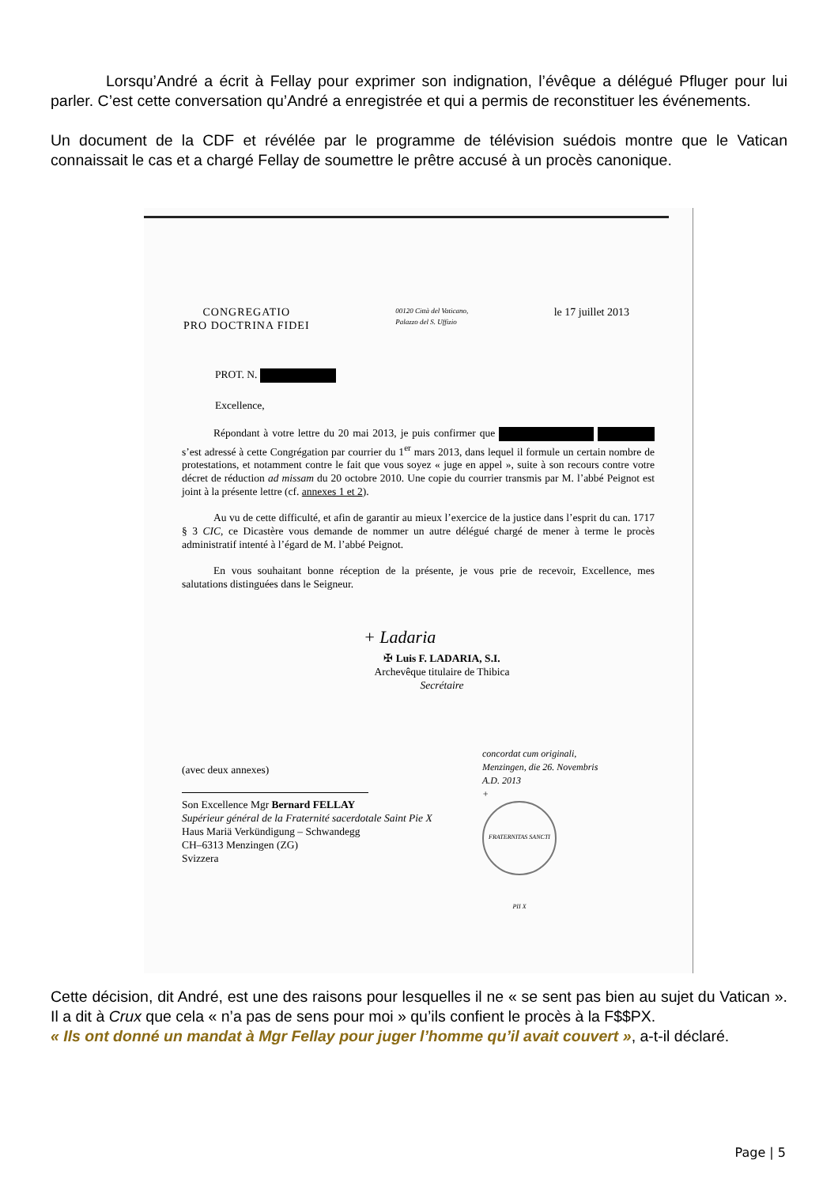Lorsqu’André a écrit à Fellay pour exprimer son indignation, l’évêque a délégué Pfluger pour lui parler. C’est cette conversation qu’André a enregistrée et qui a permis de reconstituer les événements.
Un document de la CDF et révélée par le programme de télévision suédois montre que le Vatican connaissait le cas et a chargé Fellay de soumettre le prêtre accusé à un procès canonique.
CONGREGATIO
PRO DOCTRINA FIDEI
00120 Città del Vaticano,
Palazzo del S. Uffizio
le 17 juillet 2013
PROT. N.
Excellence,
Répondant à votre lettre du 20 mai 2013, je puis confirmer que s’est adressé à cette Congrégation par courrier du 1<sup>er</sup> mars 2013, dans lequel il formule un certain nombre de protestations, et notamment contre le fait que vous soyez « juge en appel », suite à son recours contre votre décret de réduction ad missam du 20 octobre 2010. Une copie du courrier transmis par M. l’abbé Peignot est joint à la présente lettre (cf. annexes 1 et 2).
Au vu de cette difficulté, et afin de garantir au mieux l’exercice de la justice dans l’esprit du can. 1717 § 3 CIC, ce Dicastère vous demande de nommer un autre délégué chargé de mener à terme le procès administratif intenté à l’égard de M. l’abbé Peignot.
En vous souhaitant bonne réception de la présente, je vous prie de recevoir, Excellence, mes salutations distinguées dans le Seigneur.
+ Ladaria
✠ Luis F. LADARIA, S.I.
Archevêque titulaire de Thibica
Secrétaire
(avec deux annexes)
Son Excellence Mgr Bernard FELLAY
Supérieur général de la Fraternité sacerdotale Saint Pie X
Haus Mariä Verkündigung – Schwandegg
CH–6313 Menzingen (ZG)
Svizzera
concordat cum originali,
Menzingen, die 26. Novembris
A.D. 2013
+
FRATERNITAS SANCTI PII X
Cette décision, dit André, est une des raisons pour lesquelles il ne « se sent pas bien au sujet du Vatican ». Il a dit à Crux que cela « n’a pas de sens pour moi » qu’ils confient le procès à la F$$PX.
« Ils ont donné un mandat à Mgr Fellay pour juger l’homme qu’il avait couvert », a-t-il déclaré.
Page | 5